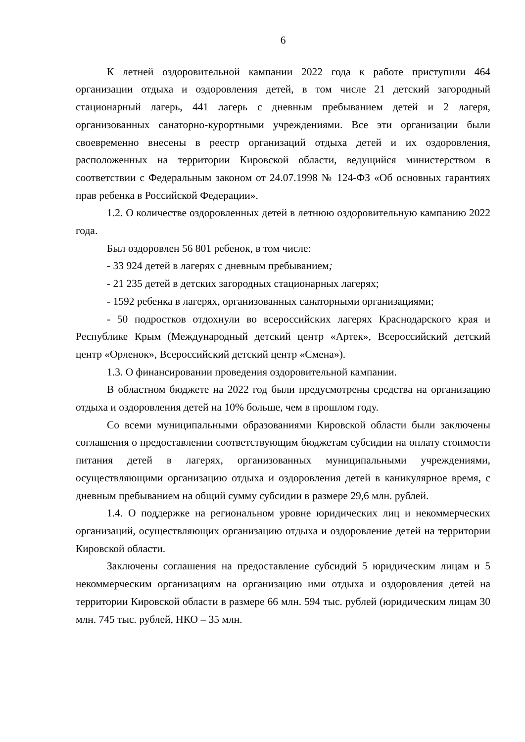6
К летней оздоровительной кампании 2022 года к работе приступили 464 организации отдыха и оздоровления детей, в том числе 21 детский загородный стационарный лагерь, 441 лагерь с дневным пребыванием детей и 2 лагеря, организованных санаторно-курортными учреждениями. Все эти организации были своевременно внесены в реестр организаций отдыха детей и их оздоровления, расположенных на территории Кировской области, ведущийся министерством в соответствии с Федеральным законом от 24.07.1998 № 124-ФЗ «Об основных гарантиях прав ребенка в Российской Федерации».
1.2. О количестве оздоровленных детей в летнюю оздоровительную кампанию 2022 года.
Был оздоровлен 56 801 ребенок, в том числе:
- 33 924 детей в лагерях с дневным пребыванием;
- 21 235 детей в детских загородных стационарных лагерях;
- 1592 ребенка в лагерях, организованных санаторными организациями;
- 50 подростков отдохнули во всероссийских лагерях Краснодарского края и Республике Крым (Международный детский центр «Артек», Всероссийский детский центр «Орленок», Всероссийский детский центр «Смена»).
1.3. О финансировании проведения оздоровительной кампании.
В областном бюджете на 2022 год были предусмотрены средства на организацию отдыха и оздоровления детей на 10% больше, чем в прошлом году.
Со всеми муниципальными образованиями Кировской области были заключены соглашения о предоставлении соответствующим бюджетам субсидии на оплату стоимости питания детей в лагерях, организованных муниципальными учреждениями, осуществляющими организацию отдыха и оздоровления детей в каникулярное время, с дневным пребыванием на общий сумму субсидии в размере 29,6 млн. рублей.
1.4. О поддержке на региональном уровне юридических лиц и некоммерческих организаций, осуществляющих организацию отдыха и оздоровление детей на территории Кировской области.
Заключены соглашения на предоставление субсидий 5 юридическим лицам и 5 некоммерческим организациям на организацию ими отдыха и оздоровления детей на территории Кировской области в размере 66 млн. 594 тыс. рублей (юридическим лицам 30 млн. 745 тыс. рублей, НКО – 35 млн.